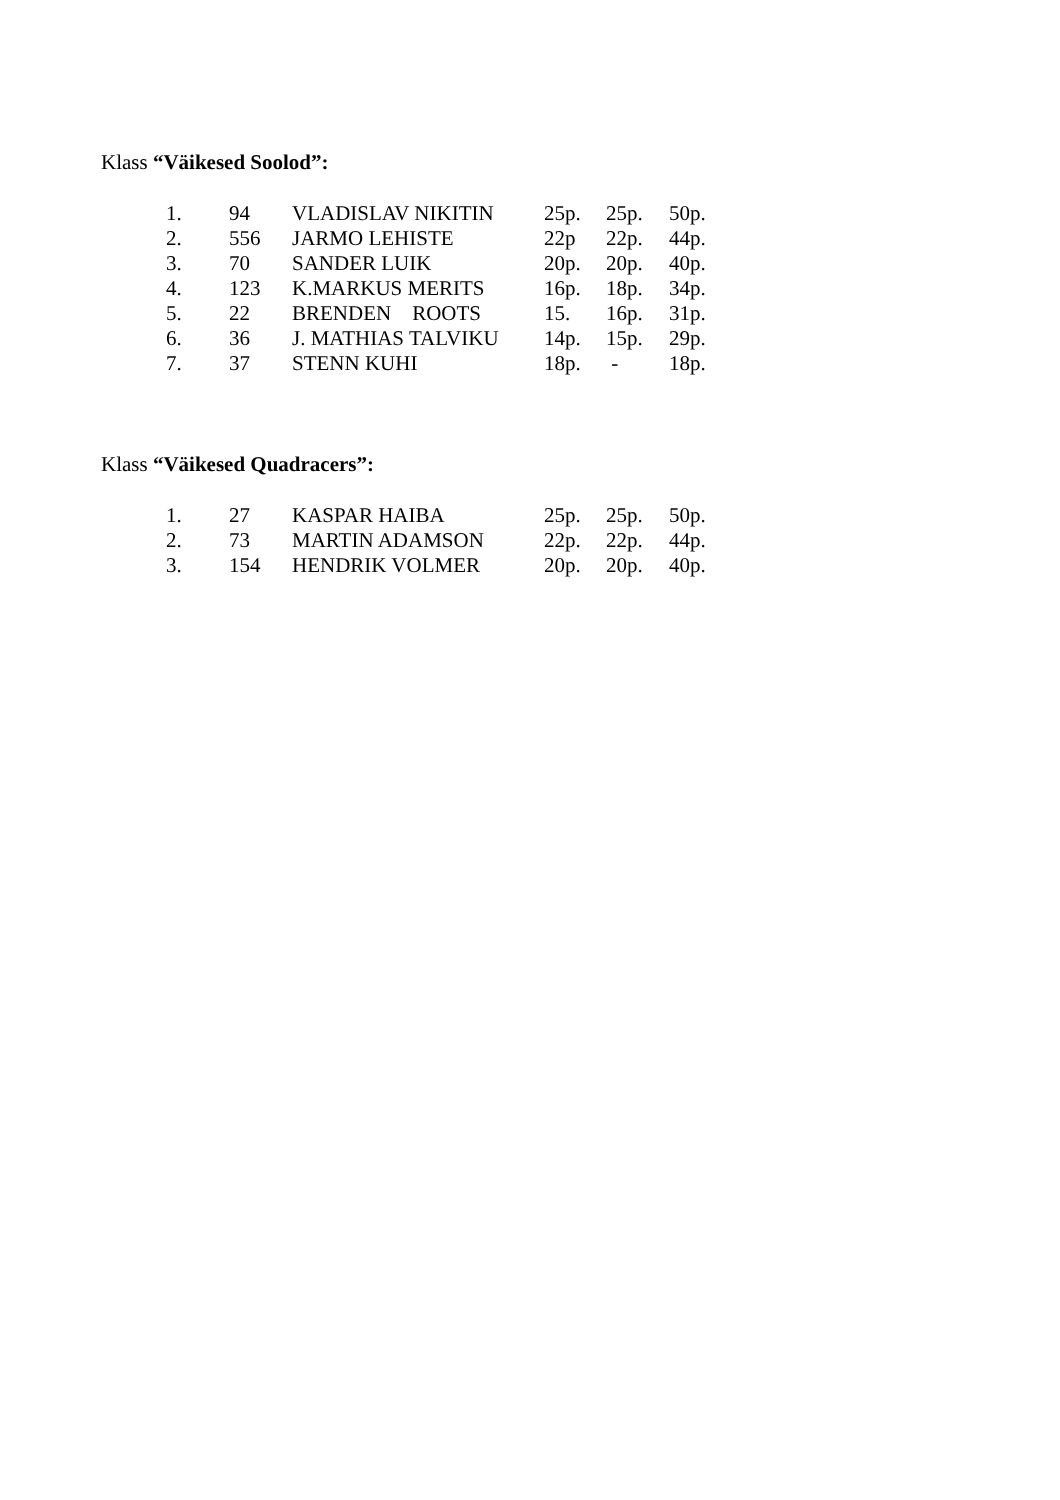Klass “Väikesed Soolod”:
| 1. | 94 | VLADISLAV NIKITIN | 25p. | 25p. | 50p. |
| 2. | 556 | JARMO LEHISTE | 22p | 22p. | 44p. |
| 3. | 70 | SANDER LUIK | 20p. | 20p. | 40p. |
| 4. | 123 | K.MARKUS MERITS | 16p. | 18p. | 34p. |
| 5. | 22 | BRENDEN ROOTS | 15. | 16p. | 31p. |
| 6. | 36 | J. MATHIAS TALVIKU | 14p. | 15p. | 29p. |
| 7. | 37 | STENN KUHI | 18p. | - | 18p. |
Klass “Väikesed Quadracers”:
| 1. | 27 | KASPAR HAIBA | 25p. | 25p. | 50p. |
| 2. | 73 | MARTIN ADAMSON | 22p. | 22p. | 44p. |
| 3. | 154 | HENDRIK VOLMER | 20p. | 20p. | 40p. |